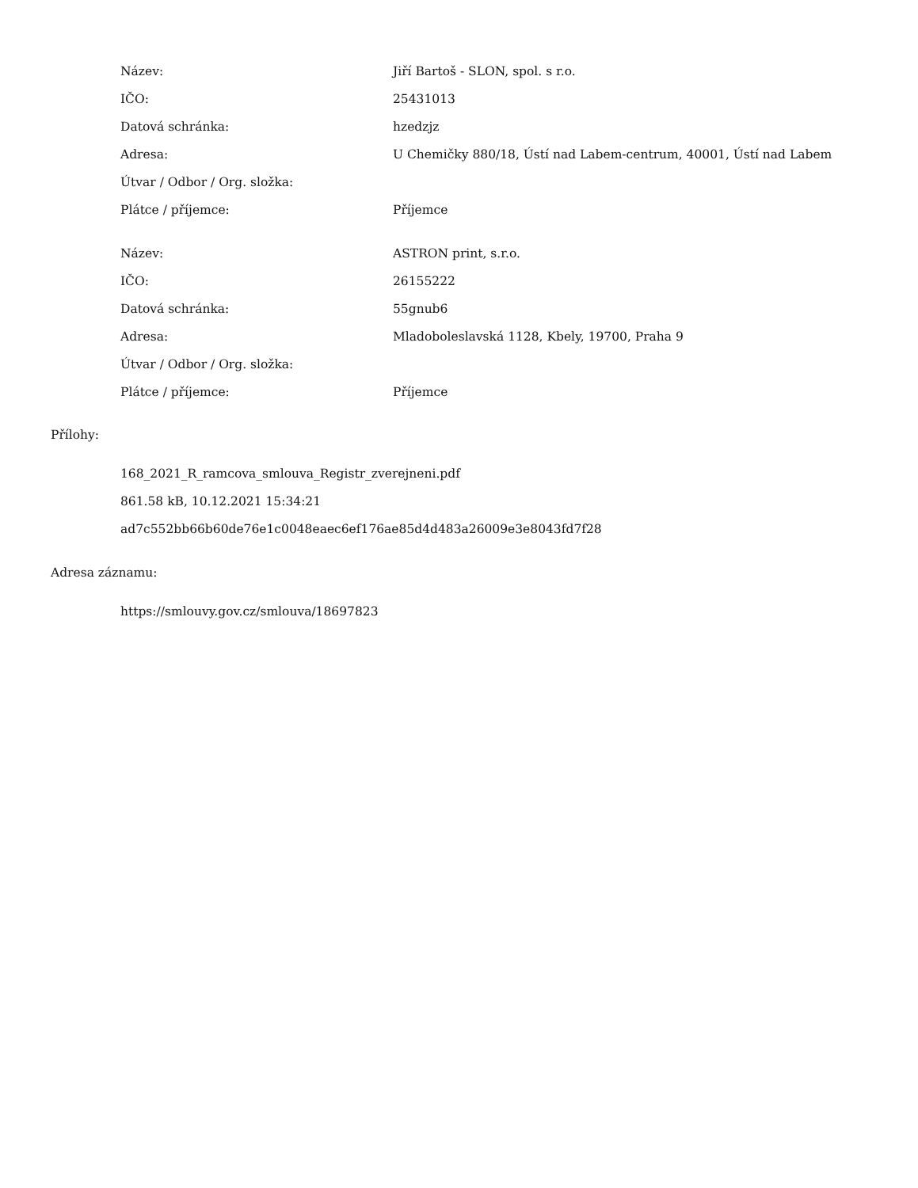| Název: | Jiří Bartoš - SLON, spol. s r.o. |
| IČO: | 25431013 |
| Datová schránka: | hzedzjz |
| Adresa: | U Chemičky 880/18, Ústí nad Labem-centrum, 40001, Ústí nad Labem |
| Útvar / Odbor / Org. složka: | |
| Plátce / příjemce: | Příjemce |
| Název: | ASTRON print, s.r.o. |
| IČO: | 26155222 |
| Datová schránka: | 55gnub6 |
| Adresa: | Mladoboleslavská 1128, Kbely, 19700, Praha 9 |
| Útvar / Odbor / Org. složka: | |
| Plátce / příjemce: | Příjemce |
Přílohy:
168_2021_R_ramcova_smlouva_Registr_zverejneni.pdf
861.58 kB, 10.12.2021 15:34:21
ad7c552bb66b60de76e1c0048eaec6ef176ae85d4d483a26009e3e8043fd7f28
Adresa záznamu:
https://smlouvy.gov.cz/smlouva/18697823